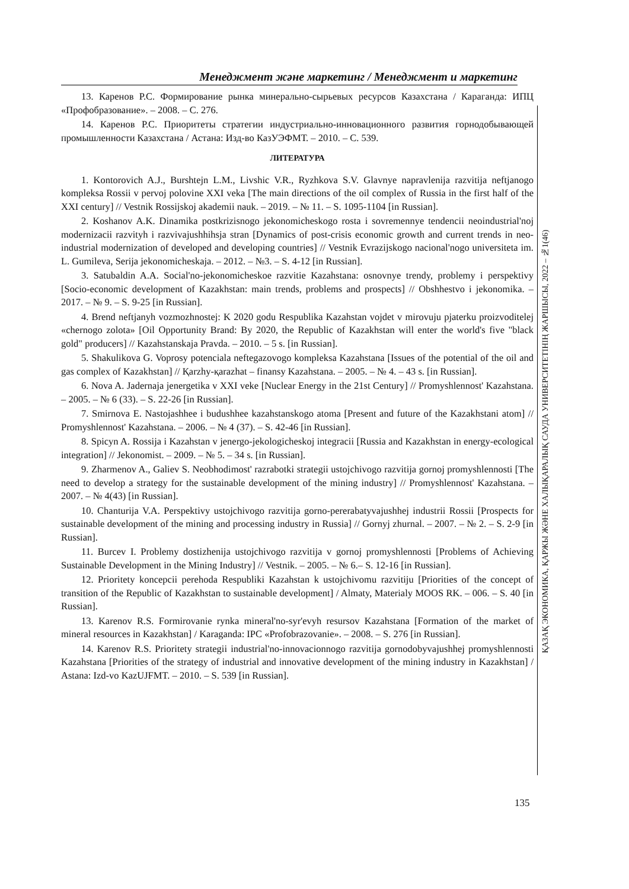Менеджмент және маркетинг / Менеджмент и маркетинг
ҚАЗАҚ ЭКОНОМИКА, ҚАРЖЫ ЖӘНЕ ХАЛЫҚАРАЛЫҚ САУДА УНИВЕРСИТЕТІНІҢ ЖАРШЫСЫ, 2022 – №1(46)
13. Каренов Р.С. Формирование рынка минерально-сырьевых ресурсов Казахстана / Караганда: ИПЦ «Профобразование». – 2008. – С. 276.
14. Каренов Р.С. Приоритеты стратегии индустриально-инновационного развития горнодобывающей промышленности Казахстана / Астана: Изд-во КазУЭФМТ. – 2010. – С. 539.
ЛИТЕРАТУРА
1. Kontorovich A.J., Burshtejn L.M., Livshic V.R., Ryzhkova S.V. Glavnye napravlenija razvitija neftjanogo kompleksa Rossii v pervoj polovine XXI veka [The main directions of the oil complex of Russia in the first half of the XXI century] // Vestnik Rossijskoj akademii nauk. – 2019. – № 11. – S. 1095-1104 [in Russian].
2. Koshanov A.K. Dinamika postkrizisnogo jekonomicheskogo rosta i sovremennye tendencii neoindustrial'noj modernizacii razvityh i razvivajushhihsja stran [Dynamics of post-crisis economic growth and current trends in neo-industrial modernization of developed and developing countries] // Vestnik Evrazijskogo nacional'nogo universiteta im. L. Gumileva, Serija jekonomicheskaja. – 2012. – №3. – S. 4-12 [in Russian].
3. Satubaldin A.A. Social'no-jekonomicheskoe razvitie Kazahstana: osnovnye trendy, problemy i perspektivy [Socio-economic development of Kazakhstan: main trends, problems and prospects] // Obshhestvo i jekonomika. – 2017. – № 9. – S. 9-25 [in Russian].
4. Brend neftjanyh vozmozhnostej: K 2020 godu Respublika Kazahstan vojdet v mirovuju pjaterku proizvoditelej «chernogo zolota» [Oil Opportunity Brand: By 2020, the Republic of Kazakhstan will enter the world's five "black gold" producers] // Kazahstanskaja Pravda. – 2010. – 5 s. [in Russian].
5. Shakulikova G. Voprosy potenciala neftegazovogo kompleksa Kazahstana [Issues of the potential of the oil and gas complex of Kazakhstan] // Қarzhy-қarazhat – finansy Kazahstana. – 2005. – № 4. – 43 s. [in Russian].
6. Nova A. Jadernaja jenergetika v XXI veke [Nuclear Energy in the 21st Century] // Promyshlennost' Kazahstana. – 2005. – № 6 (33). – S. 22-26 [in Russian].
7. Smirnova E. Nastojashhee i budushhee kazahstanskogo atoma [Present and future of the Kazakhstani atom] // Promyshlennost' Kazahstana. – 2006. – № 4 (37). – S. 42-46 [in Russian].
8. Spicyn A. Rossija i Kazahstan v jenergo-jekologicheskoj integracii [Russia and Kazakhstan in energy-ecological integration] // Jekonomist. – 2009. – № 5. – 34 s. [in Russian].
9. Zharmenov A., Galiev S. Neobhodimost' razrabotki strategii ustojchivogo razvitija gornoj promyshlennosti [The need to develop a strategy for the sustainable development of the mining industry] // Promyshlennost' Kazahstana. – 2007. – № 4(43) [in Russian].
10. Chanturija V.A. Perspektivy ustojchivogo razvitija gorno-pererabatyvajushhej industrii Rossii [Prospects for sustainable development of the mining and processing industry in Russia] // Gornyj zhurnal. – 2007. – № 2. – S. 2-9 [in Russian].
11. Burcev I. Problemy dostizhenija ustojchivogo razvitija v gornoj promyshlennosti [Problems of Achieving Sustainable Development in the Mining Industry] // Vestnik. – 2005. – № 6.– S. 12-16 [in Russian].
12. Prioritety koncepcii perehoda Respubliki Kazahstan k ustojchivomu razvitiju [Priorities of the concept of transition of the Republic of Kazakhstan to sustainable development] / Almaty, Materialy MOOS RK. – 006. – S. 40 [in Russian].
13. Karenov R.S. Formirovanie rynka mineral'no-syr'evyh resursov Kazahstana [Formation of the market of mineral resources in Kazakhstan] / Karaganda: IPC «Profobrazovanie». – 2008. – S. 276 [in Russian].
14. Karenov R.S. Prioritety strategii industrial'no-innovacionnogo razvitija gornodobyvajushhej promyshlennosti Kazahstana [Priorities of the strategy of industrial and innovative development of the mining industry in Kazakhstan] / Astana: Izd-vo KazUJFMT. – 2010. – S. 539 [in Russian].
135